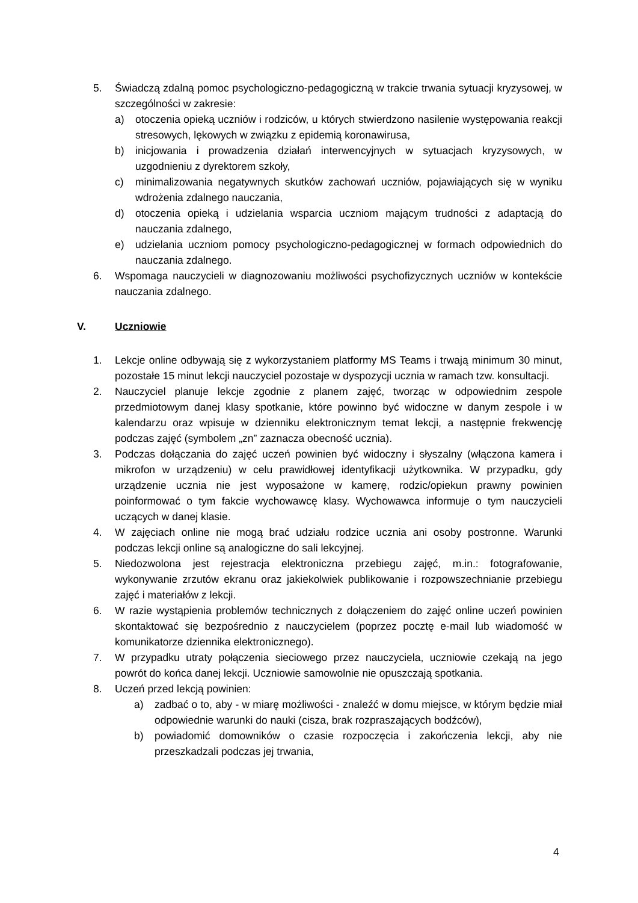5. Świadczą zdalną pomoc psychologiczno-pedagogiczną w trakcie trwania sytuacji kryzysowej, w szczególności w zakresie:
a) otoczenia opieką uczniów i rodziców, u których stwierdzono nasilenie występowania reakcji stresowych, lękowych w związku z epidemią koronawirusa,
b) inicjowania i prowadzenia działań interwencyjnych w sytuacjach kryzysowych, w uzgodnieniu z dyrektorem szkoły,
c) minimalizowania negatywnych skutków zachowań uczniów, pojawiających się w wyniku wdrożenia zdalnego nauczania,
d) otoczenia opieką i udzielania wsparcia uczniom mającym trudności z adaptacją do nauczania zdalnego,
e) udzielania uczniom pomocy psychologiczno-pedagogicznej w formach odpowiednich do nauczania zdalnego.
6. Wspomaga nauczycieli w diagnozowaniu możliwości psychofizycznych uczniów w kontekście nauczania zdalnego.
V. Uczniowie
1. Lekcje online odbywają się z wykorzystaniem platformy MS Teams i trwają minimum 30 minut, pozostałe 15 minut lekcji nauczyciel pozostaje w dyspozycji ucznia w ramach tzw. konsultacji.
2. Nauczyciel planuje lekcje zgodnie z planem zajęć, tworząc w odpowiednim zespole przedmiotowym danej klasy spotkanie, które powinno być widoczne w danym zespole i w kalendarzu oraz wpisuje w dzienniku elektronicznym temat lekcji, a następnie frekwencję podczas zajęć (symbolem „zn” zaznacza obecność ucznia).
3. Podczas dołączania do zajęć uczeń powinien być widoczny i słyszalny (włączona kamera i mikrofon w urządzeniu) w celu prawidłowej identyfikacji użytkownika. W przypadku, gdy urządzenie ucznia nie jest wyposażone w kamerę, rodzic/opiekun prawny powinien poinformować o tym fakcie wychowawcę klasy. Wychowawca informuje o tym nauczycieli uczących w danej klasie.
4. W zajęciach online nie mogą brać udziału rodzice ucznia ani osoby postronne. Warunki podczas lekcji online są analogiczne do sali lekcyjnej.
5. Niedozwolona jest rejestracja elektroniczna przebiegu zajęć, m.in.: fotografowanie, wykonywanie zrzutów ekranu oraz jakiekolwiek publikowanie i rozpowszechnianie przebiegu zajęć i materiałów z lekcji.
6. W razie wystąpienia problemów technicznych z dołączeniem do zajęć online uczeń powinien skontaktować się bezpośrednio z nauczycielem (poprzez pocztę e-mail lub wiadomość w komunikatorze dziennika elektronicznego).
7. W przypadku utraty połączenia sieciowego przez nauczyciela, uczniowie czekają na jego powrót do końca danej lekcji. Uczniowie samowolnie nie opuszczają spotkania.
8. Uczeń przed lekcją powinien:
a) zadbać o to, aby - w miarę możliwości - znaleźć w domu miejsce, w którym będzie miał odpowiednie warunki do nauki (cisza, brak rozpraszających bodźców),
b) powiadomić domowników o czasie rozpoczęcia i zakończenia lekcji, aby nie przeszkadzali podczas jej trwania,
4